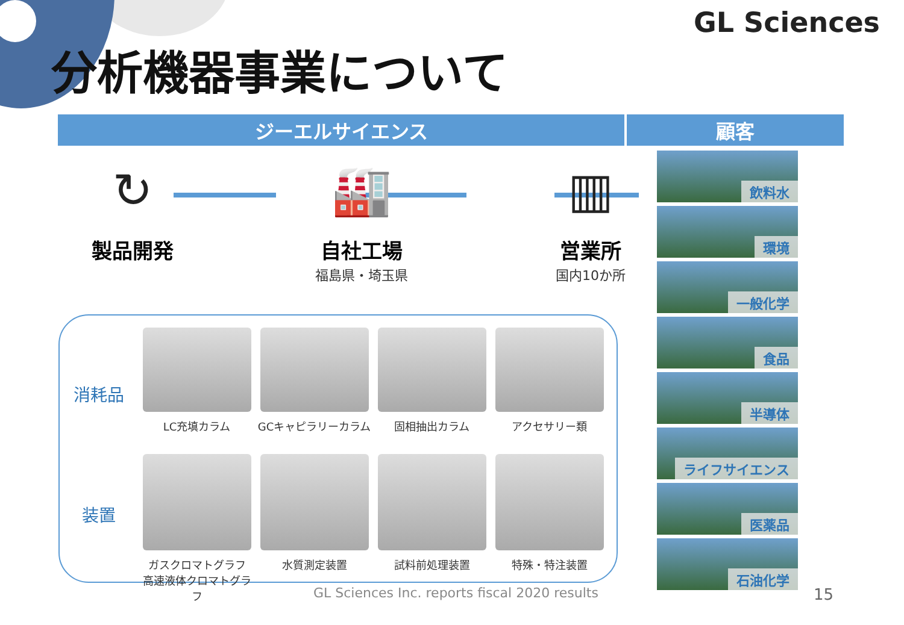GL Sciences
分析機器事業について
ジーエルサイエンス 顧客
↻
製品開発
🏭
自社工場
福島県・埼玉県
▥
営業所
国内10か所
消耗品
LC充填カラム GCキャピラリーカラム 固相抽出カラム アクセサリー類
装置
ガスクロマトグラフ
高速液体クロマトグラフ
水質測定装置 試料前処理装置 特殊・特注装置
飲料水
環境
一般化学
食品
半導体
ライフサイエンス
医薬品
石油化学
GL Sciences Inc. reports fiscal 2020 results
15